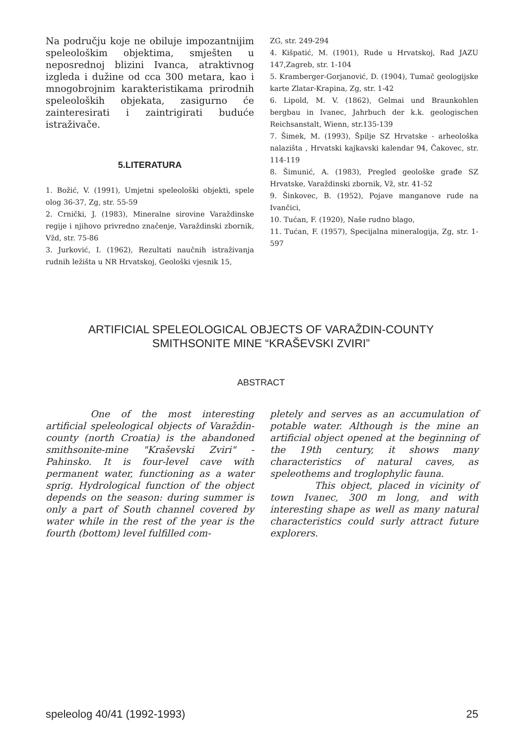Na području koje ne obiluje impozantnijim speleološkim objektima, smješten u neposrednoj blizini Ivanca, atraktivnog izgleda i dužine od cca 300 metara, kao i mnogobrojnim karakteristikama prirodnih speleoloških objekata, zasigurno će zainteresirati i zaintrigirati buduće istraživače.
5.LITERATURA
1. Božić, V. (1991), Umjetni speleološki objekti, spele olog 36-37, Zg, str. 55-59
2. Crnički, J. (1983), Mineralne sirovine Varaždinske regije i njihovo privredno značenje, Varaždinski zbornik, Vžd, str. 75-86
3. Jurković, I. (1962), Rezultati naučnih istraživanja rudnih ležišta u NR Hrvatskoj, Geološki vjesnik 15,
ZG, str. 249-294
4. Kišpatić, M. (1901), Rude u Hrvatskoj, Rad JAZU 147,Zagreb, str. 1-104
5. Kramberger-Gorjanović, D. (1904), Tumač geologijske karte Zlatar-Krapina, Zg, str. 1-42
6. Lipold, M. V. (1862), Gelmai und Braunkohlen bergbau in Ivanec, Jahrbuch der k.k. geologischen Reichsanstalt, Wienn, str.135-139
7. Šimek, M. (1993), Špilje SZ Hrvatske - arheološka nalazišta , Hrvatski kajkavski kalendar 94, Čakovec, str. 114-119
8. Šimunić, A. (1983), Pregled geološke građe SZ Hrvatske, Varaždinski zbornik, Vž, str. 41-52
9. Šinkovec, B. (1952), Pojave manganove rude na Ivančici,
10. Tućan, F. (1920), Naše rudno blago,
11. Tućan, F. (1957), Specijalna mineralogija, Zg, str. 1-597
ARTIFICIAL SPELEOLOGICAL OBJECTS OF VARAŽDIN-COUNTY
SMITHSONITE MINE “KRAŠEVSKI ZVIRI”
ABSTRACT
One of the most interesting artificial speleological objects of Varaždin-county (north Croatia) is the abandoned smithsonite-mine "Kraševski Zviri" - Pahinsko. It is four-level cave with permanent water, functioning as a water sprig. Hydrological function of the object depends on the season: during summer is only a part of South channel covered by water while in the rest of the year is the fourth (bottom) level fulfilled com-
pletely and serves as an accumulation of potable water. Although is the mine an artificial object opened at the beginning of the 19th century, it shows many characteristics of natural caves, as speleothems and troglophylic fauna.
This object, placed in vicinity of town Ivanec, 300 m long, and with interesting shape as well as many natural characteristics could surly attract future explorers.
speleolog 40/41 (1992-1993) 25